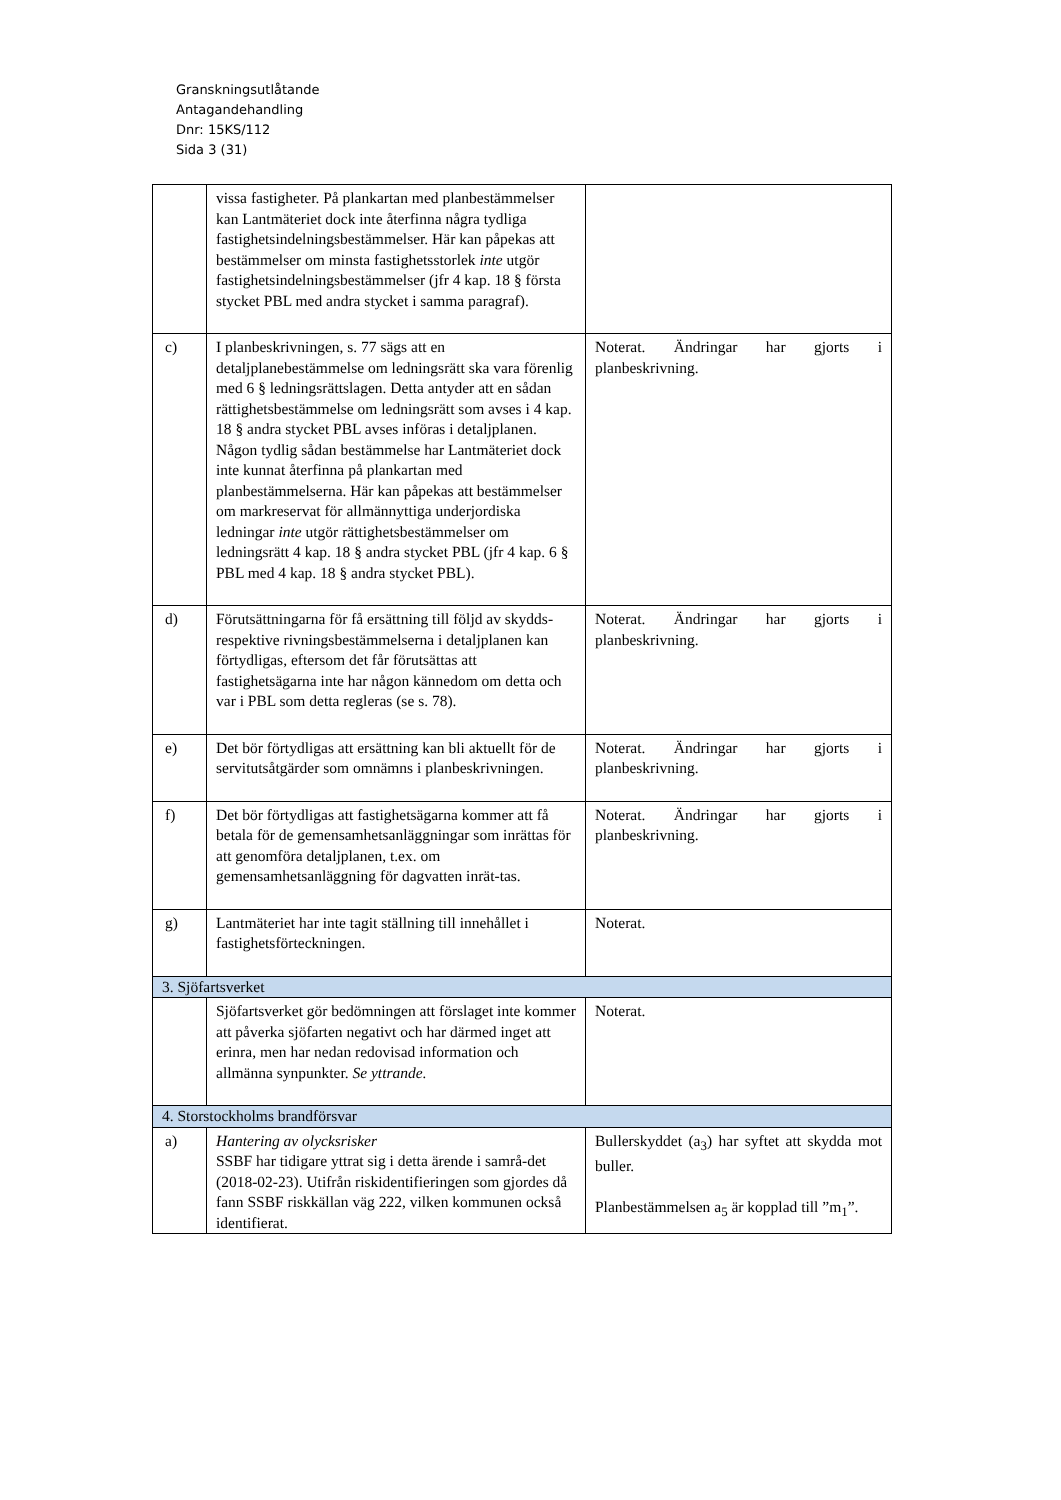Granskningsutlåtande
Antagandehandling
Dnr: 15KS/112
Sida 3 (31)
| | vissa fastigheter. På plankartan med planbestämmelser kan Lantmäteriet dock inte återfinna några tydliga fastighetsindelningsbestämmelser. Här kan påpekas att bestämmelser om minsta fastighetsstorlek inte utgör fastighetsindelningsbestämmelser (jfr 4 kap. 18 § första stycket PBL med andra stycket i samma paragraf). | |
| c) | I planbeskrivningen, s. 77 sägs att en detaljplanebestämmelse om ledningsrätt ska vara förenlig med 6 § ledningsrättslagen. Detta antyder att en sådan rättighetsbestämmelse om ledningsrätt som avses i 4 kap. 18 § andra stycket PBL avses införas i detaljplanen. Någon tydlig sådan bestämmelse har Lantmäteriet dock inte kunnat återfinna på plankartan med planbestämmelserna. Här kan påpekas att bestämmelser om markreservat för allmännyttiga underjordiska ledningar inte utgör rättighetsbestämmelser om ledningsrätt 4 kap. 18 § andra stycket PBL (jfr 4 kap. 6 § PBL med 4 kap. 18 § andra stycket PBL). | Noterat. Ändringar har gjorts i planbeskrivning. |
| d) | Förutsättningarna för få ersättning till följd av skydds- respektive rivningsbestämmelserna i detaljplanen kan förtydligas, eftersom det får förutsättas att fastighetsägarna inte har någon kännedom om detta och var i PBL som detta regleras (se s. 78). | Noterat. Ändringar har gjorts i planbeskrivning. |
| e) | Det bör förtydligas att ersättning kan bli aktuellt för de servitutsåtgärder som omnämns i planbeskrivningen. | Noterat. Ändringar har gjorts i planbeskrivning. |
| f) | Det bör förtydligas att fastighetsägarna kommer att få betala för de gemensamhetsanläggningar som inrättas för att genomföra detaljplanen, t.ex. om gemensamhetsanläggning för dagvatten inrät-tas. | Noterat. Ändringar har gjorts i planbeskrivning. |
| g) | Lantmäteriet har inte tagit ställning till innehållet i fastighetsförteckningen. | Noterat. |
| 3. Sjöfartsverket | | |
| | Sjöfartsverket gör bedömningen att förslaget inte kommer att påverka sjöfarten negativt och har därmed inget att erinra, men har nedan redovisad information och allmänna synpunkter. Se yttrande. | Noterat. |
| 4. Storstockholms brandförsvar | | |
| a) | Hantering av olycksrisker SSBF har tidigare yttrat sig i detta ärende i samrå-det (2018-02-23). Utifrån riskidentifieringen som gjordes då fann SSBF riskkällan väg 222, vilken kommunen också identifierat. | Bullerskyddet (a<sub>3</sub>) har syftet att skydda mot buller. Planbestämmelsen a<sub>5</sub> är kopplad till ”m<sub>1</sub>”. |